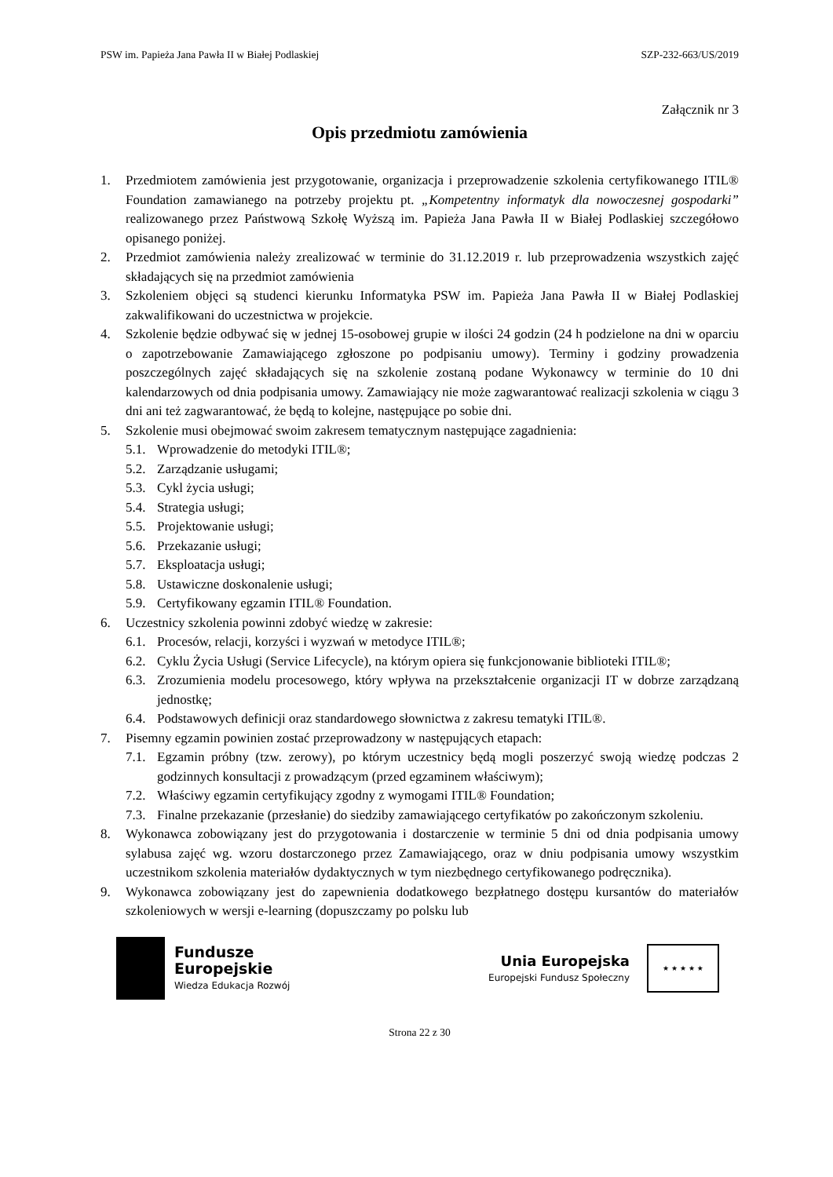PSW im. Papieża Jana Pawła II w Białej Podlaskiej SZP-232-663/US/2019
Załącznik nr 3
Opis przedmiotu zamówienia
1. Przedmiotem zamówienia jest przygotowanie, organizacja i przeprowadzenie szkolenia certyfikowanego ITIL® Foundation zamawianego na potrzeby projektu pt. „Kompetentny informatyk dla nowoczesnej gospodarki” realizowanego przez Państwową Szkołę Wyższą im. Papieża Jana Pawła II w Białej Podlaskiej szczegółowo opisanego poniżej.
2. Przedmiot zamówienia należy zrealizować w terminie do 31.12.2019 r. lub przeprowadzenia wszystkich zajęć składających się na przedmiot zamówienia
3. Szkoleniem objęci są studenci kierunku Informatyka PSW im. Papieża Jana Pawła II w Białej Podlaskiej zakwalifikowani do uczestnictwa w projekcie.
4. Szkolenie będzie odbywać się w jednej 15-osobowej grupie w ilości 24 godzin (24 h podzielone na dni w oparciu o zapotrzebowanie Zamawiającego zgłoszone po podpisaniu umowy). Terminy i godziny prowadzenia poszczególnych zajęć składających się na szkolenie zostaną podane Wykonawcy w terminie do 10 dni kalendarzowych od dnia podpisania umowy. Zamawiający nie może zagwarantować realizacji szkolenia w ciągu 3 dni ani też zagwarantować, że będą to kolejne, następujące po sobie dni.
5. Szkolenie musi obejmować swoim zakresem tematycznym następujące zagadnienia:
5.1. Wprowadzenie do metodyki ITIL®;
5.2. Zarządzanie usługami;
5.3. Cykl życia usługi;
5.4. Strategia usługi;
5.5. Projektowanie usługi;
5.6. Przekazanie usługi;
5.7. Eksploatacja usługi;
5.8. Ustawiczne doskonalenie usługi;
5.9. Certyfikowany egzamin ITIL® Foundation.
6. Uczestnicy szkolenia powinni zdobyć wiedzę w zakresie:
6.1. Procesów, relacji, korzyści i wyzwań w metodyce ITIL®;
6.2. Cyklu Życia Usługi (Service Lifecycle), na którym opiera się funkcjonowanie biblioteki ITIL®;
6.3. Zrozumienia modelu procesowego, który wpływa na przekształcenie organizacji IT w dobrze zarządzaną jednostkę;
6.4. Podstawowych definicji oraz standardowego słownictwa z zakresu tematyki ITIL®.
7. Pisemny egzamin powinien zostać przeprowadzony w następujących etapach:
7.1. Egzamin próbny (tzw. zerowy), po którym uczestnicy będą mogli poszerzyć swoją wiedzę podczas 2 godzinnych konsultacji z prowadzącym (przed egzaminem właściwym);
7.2. Właściwy egzamin certyfikujący zgodny z wymogami ITIL® Foundation;
7.3. Finalne przekazanie (przesłanie) do siedziby zamawiającego certyfikatów po zakończonym szkoleniu.
8. Wykonawca zobowiązany jest do przygotowania i dostarczenie w terminie 5 dni od dnia podpisania umowy sylabusa zajęć wg. wzoru dostarczonego przez Zamawiającego, oraz w dniu podpisania umowy wszystkim uczestnikom szkolenia materiałów dydaktycznych w tym niezbędnego certyfikowanego podręcznika).
9. Wykonawca zobowiązany jest do zapewnienia dodatkowego bezpłatnego dostępu kursantów do materiałów szkoleniowych w wersji e-learning (dopuszczamy po polsku lub
Fundusze
Europejskie
Wiedza Edukacja Rozwój
Unia Europejska
Europejski Fundusz Społeczny
★ ★ ★ ★ ★
Strona 22 z 30